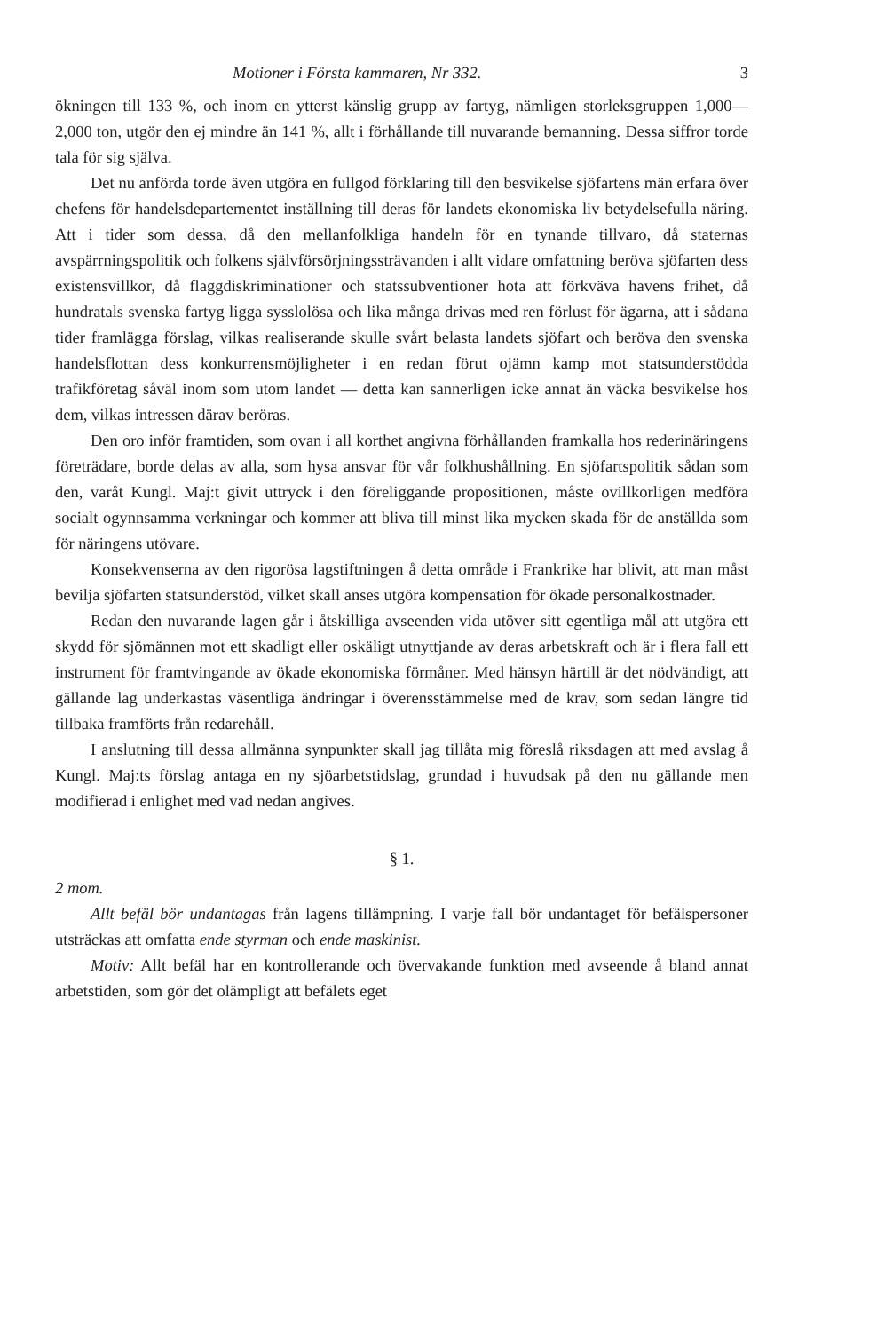Motioner i Första kammaren, Nr 332. 3
ökningen till 133 %, och inom en ytterst känslig grupp av fartyg, nämligen storleksgruppen 1,000—2,000 ton, utgör den ej mindre än 141 %, allt i förhållande till nuvarande bemanning. Dessa siffror torde tala för sig själva.
Det nu anförda torde även utgöra en fullgod förklaring till den besvikelse sjöfartens män erfara över chefens för handelsdepartementet inställning till deras för landets ekonomiska liv betydelsefulla näring. Att i tider som dessa, då den mellanfolkliga handeln för en tynande tillvaro, då staternas avspärrningspolitik och folkens självförsörjningssträvanden i allt vidare omfattning beröva sjöfarten dess existensvillkor, då flaggdiskriminationer och statssubventioner hota att förkväva havens frihet, då hundratals svenska fartyg ligga sysslolösa och lika många drivas med ren förlust för ägarna, att i sådana tider framlägga förslag, vilkas realiserande skulle svårt belasta landets sjöfart och beröva den svenska handelsflottan dess konkurrensmöjligheter i en redan förut ojämn kamp mot statsunderstödda trafikföretag såväl inom som utom landet — detta kan sannerligen icke annat än väcka besvikelse hos dem, vilkas intressen därav beröras.
Den oro inför framtiden, som ovan i all korthet angivna förhållanden framkalla hos rederinäringens företrädare, borde delas av alla, som hysa ansvar för vår folkhushållning. En sjöfartspolitik sådan som den, varåt Kungl. Maj:t givit uttryck i den föreliggande propositionen, måste ovillkorligen medföra socialt ogynnsamma verkningar och kommer att bliva till minst lika mycken skada för de anställda som för näringens utövare.
Konsekvenserna av den rigorösa lagstiftningen å detta område i Frankrike har blivit, att man måst bevilja sjöfarten statsunderstöd, vilket skall anses utgöra kompensation för ökade personalkostnader.
Redan den nuvarande lagen går i åtskilliga avseenden vida utöver sitt egentliga mål att utgöra ett skydd för sjömännen mot ett skadligt eller oskäligt utnyttjande av deras arbetskraft och är i flera fall ett instrument för framtvingande av ökade ekonomiska förmåner. Med hänsyn härtill är det nödvändigt, att gällande lag underkastas väsentliga ändringar i överensstämmelse med de krav, som sedan längre tid tillbaka framförts från redarehåll.
I anslutning till dessa allmänna synpunkter skall jag tillåta mig föreslå riksdagen att med avslag å Kungl. Maj:ts förslag antaga en ny sjöarbetstidslag, grundad i huvudsak på den nu gällande men modifierad i enlighet med vad nedan angives.
§ 1.
2 mom.
Allt befäl bör undantagas från lagens tillämpning. I varje fall bör undantaget för befälspersoner utsträckas att omfatta ende styrman och ende maskinist.
Motiv: Allt befäl har en kontrollerande och övervakande funktion med avseende å bland annat arbetstiden, som gör det olämpligt att befälets eget